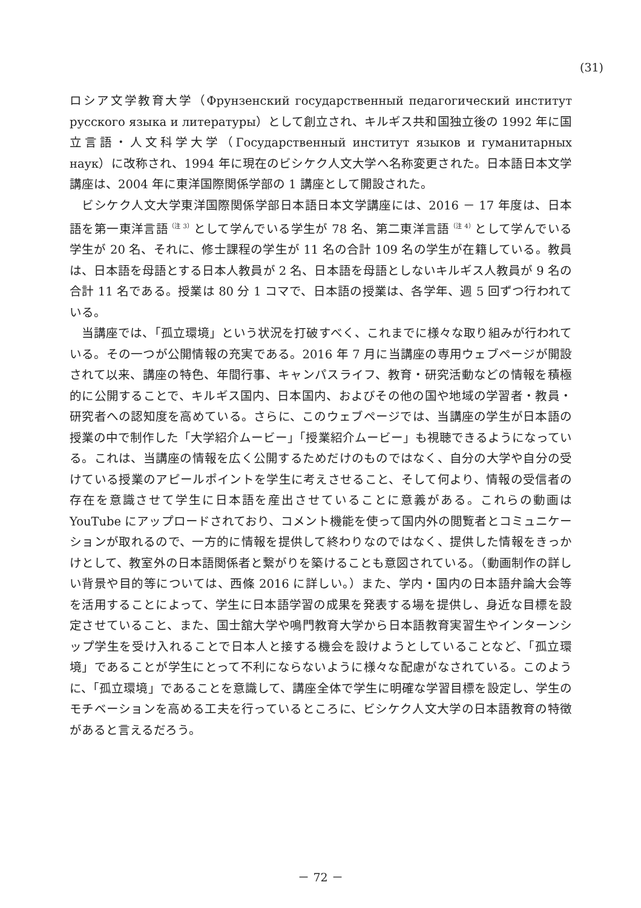(31)
ロシア文学教育大学（Фрунзенский государственный педагогический институт русского языка и литературы）として創立され、キルギス共和国独立後の 1992 年に国立言語・人文科学大学（Государственный институт языков и гуманитарных наук）に改称され、1994 年に現在のビシケク人文大学へ名称変更された。日本語日本文学講座は、2004 年に東洋国際関係学部の 1 講座として開設された。
　ビシケク人文大学東洋国際関係学部日本語日本文学講座には、2016 － 17 年度は、日本語を第一東洋言語<sup>（注 3）</sup>として学んでいる学生が 78 名、第二東洋言語<sup>（注 4）</sup>として学んでいる学生が 20 名、それに、修士課程の学生が 11 名の合計 109 名の学生が在籍している。教員は、日本語を母語とする日本人教員が 2 名、日本語を母語としないキルギス人教員が 9 名の合計 11 名である。授業は 80 分 1 コマで、日本語の授業は、各学年、週 5 回ずつ行われている。
　当講座では、「孤立環境」という状況を打破すべく、これまでに様々な取り組みが行われている。その一つが公開情報の充実である。2016 年 7 月に当講座の専用ウェブページが開設されて以来、講座の特色、年間行事、キャンパスライフ、教育・研究活動などの情報を積極的に公開することで、キルギス国内、日本国内、およびその他の国や地域の学習者・教員・研究者への認知度を高めている。さらに、このウェブページでは、当講座の学生が日本語の授業の中で制作した「大学紹介ムービー」「授業紹介ムービー」も視聴できるようになっている。これは、当講座の情報を広く公開するためだけのものではなく、自分の大学や自分の受けている授業のアピールポイントを学生に考えさせること、そして何より、情報の受信者の存在を意識させて学生に日本語を産出させていることに意義がある。これらの動画は YouTube にアップロードされており、コメント機能を使って国内外の閲覧者とコミュニケーションが取れるので、一方的に情報を提供して終わりなのではなく、提供した情報をきっかけとして、教室外の日本語関係者と繋がりを築けることも意図されている。（動画制作の詳しい背景や目的等については、西條 2016 に詳しい。）また、学内・国内の日本語弁論大会等を活用することによって、学生に日本語学習の成果を発表する場を提供し、身近な目標を設定させていること、また、国士舘大学や鳴門教育大学から日本語教育実習生やインターンシップ学生を受け入れることで日本人と接する機会を設けようとしていることなど、「孤立環境」であることが学生にとって不利にならないように様々な配慮がなされている。このように、「孤立環境」であることを意識して、講座全体で学生に明確な学習目標を設定し、学生のモチベーションを高める工夫を行っているところに、ビシケク人文大学の日本語教育の特徴があると言えるだろう。
－ 72 －